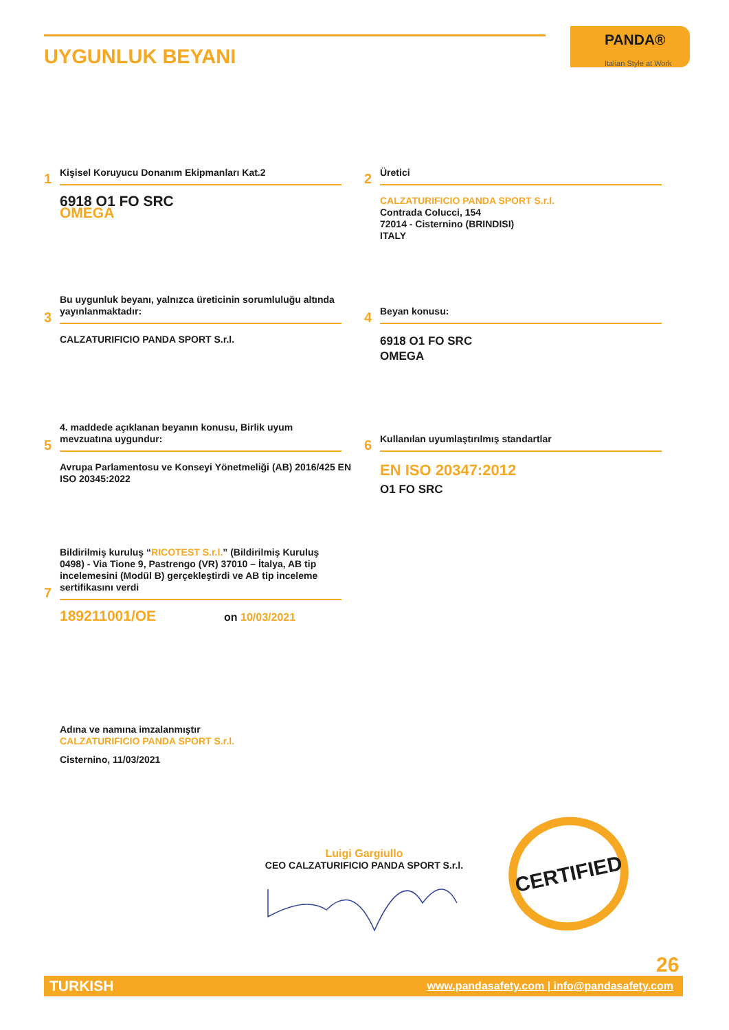UYGUNLUK BEYANI
PANDA®
Italian Style at Work
1
Kişisel Koruyucu Donanım Ekipmanları Kat.2
6918 O1 FO SRC
OMEGA
2
Üretici
CALZATURIFICIO PANDA SPORT S.r.l.
Contrada Colucci, 154
72014 - Cisternino (BRINDISI)
ITALY
3
Bu uygunluk beyanı, yalnızca üreticinin sorumluluğu altında yayınlanmaktadır:
CALZATURIFICIO PANDA SPORT S.r.l.
4
Beyan konusu:
6918 O1 FO SRC
OMEGA
5
4. maddede açıklanan beyanın konusu, Birlik uyum mevzuatına uygundur:
Avrupa Parlamentosu ve Konseyi Yönetmeliği (AB) 2016/425 EN ISO 20345:2022
6
Kullanılan uyumlaştırılmış standartlar
EN ISO 20347:2012
O1 FO SRC
7
Bildirilmiş kuruluş “RICOTEST S.r.l.” (Bildirilmiş Kuruluş 0498) - Via Tione 9, Pastrengo (VR) 37010 – İtalya, AB tip incelemesini (Modül B) gerçekleştirdi ve AB tip inceleme sertifikasını verdi
189211001/OE on 10/03/2021
Adına ve namına imzalanmıştır
CALZATURIFICIO PANDA SPORT S.r.l.
Cisternino, 11/03/2021
Luigi Gargiullo
CEO CALZATURIFICIO PANDA SPORT S.r.l.
CERTIFIED
26
TURKISH www.pandasafety.com | info@pandasafety.com